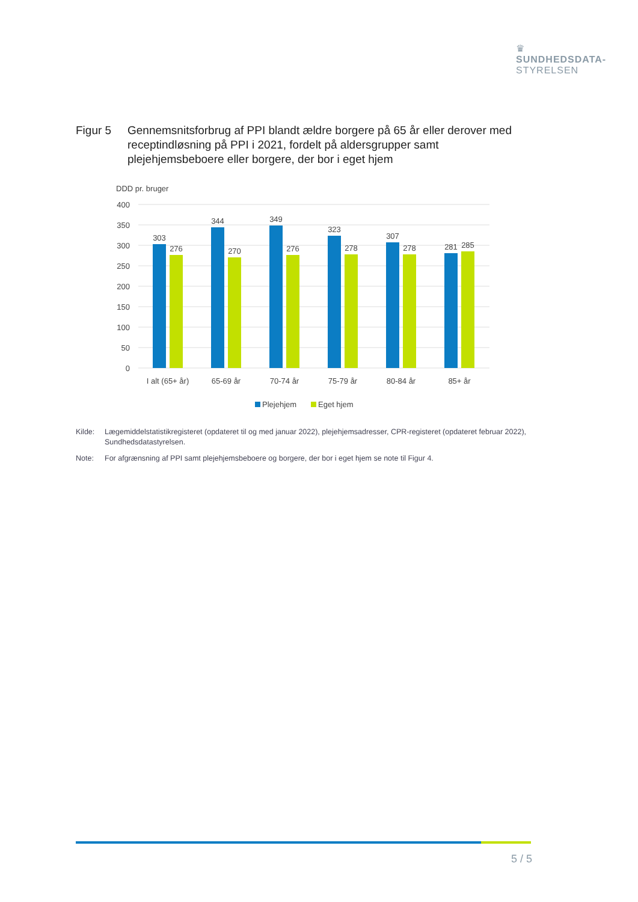♛
SUNDHEDSDATA-
STYRELSEN
Figur 5 Gennemsnitsforbrug af PPI blandt ældre borgere på 65 år eller derover med receptindløsning på PPI i 2021, fordelt på aldersgrupper samt plejehjemsbeboere eller borgere, der bor i eget hjem
DDD pr. bruger
400
350
300
250
200
150
100
50
0
303
276
344
270
349
276
323
278
307
278
281
285
I alt (65+ år)
65-69 år
70-74 år
75-79 år
80-84 år
85+ år
Plejehjem
Eget hjem
Kilde: Lægemiddelstatistikregisteret (opdateret til og med januar 2022), plejehjemsadresser, CPR-registeret (opdateret februar 2022), Sundhedsdatastyrelsen.
Note: For afgrænsning af PPI samt plejehjemsbeboere og borgere, der bor i eget hjem se note til Figur 4.
5 / 5